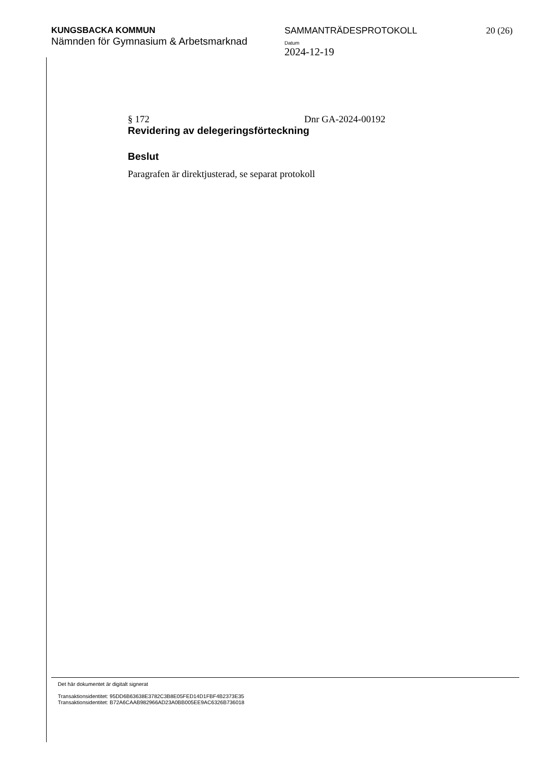KUNGSBACKA KOMMUN
Nämnden för Gymnasium & Arbetsmarknad
SAMMANTRÄDESPROTOKOLL
Datum
2024-12-19
20 (26)
§ 172 Dnr GA-2024-00192
Revidering av delegeringsförteckning
Beslut
Paragrafen är direktjusterad, se separat protokoll
Det här dokumentet är digitalt signerat
Transaktionsidentitet: 95DD6B63638E3782C3B8E05FED14D1FBF4B2373E35
Transaktionsidentitet: B72A6CAAB982966AD23A0BB005EE9AC6326B736018